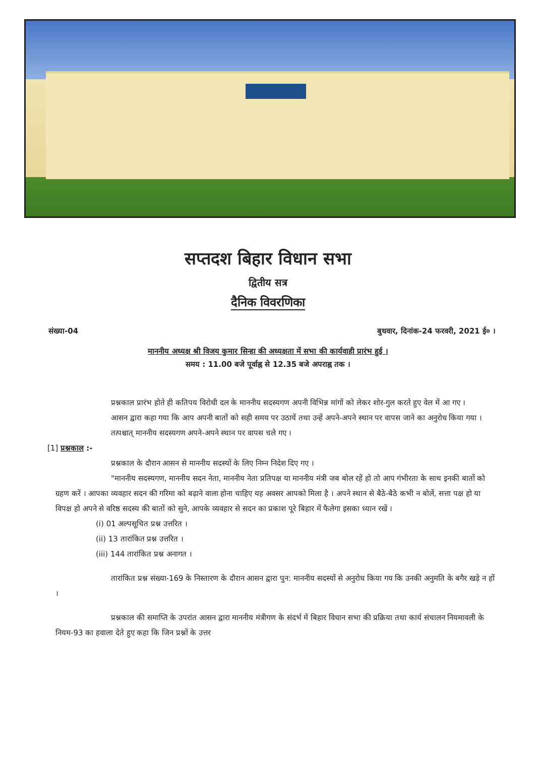सप्तदश बिहार विधान सभा
द्वितीय सत्र
दैनिक विवरणिका
संख्या-04 बुधवार, दिनांक-24 फरवरी, 2021 ई० ।
माननीय अध्यक्ष श्री विजय कुमार सिन्हा की अध्यक्षता में सभा की कार्यवाही प्रारंभ हुई ।
समय : 11.00 बजे पूर्वाह्न से 12.35 बजे अपराह्न तक ।
प्रश्नकाल प्रारंभ होते ही कतिपय विरोधी दल के माननीय सदस्यगण अपनी विभिन्न मांगों को लेकर शोर-गुल करते हुए वेल में आ गए ।
आसन द्वारा कहा गया कि आप अपनी बातों को सही समय पर उठायें तथा उन्हें अपने-अपने स्थान पर वापस जाने का अनुरोध किया गया ।
तत्पश्चात् माननीय सदस्यगण अपने-अपने स्थान पर वापस चले गए ।
[1] प्रश्नकाल :-
प्रश्नकाल के दौरान आसन से माननीय सदस्यों के लिए निम्न निदेश दिए गए ।
"माननीय सदस्यगण, माननीय सदन नेता, माननीय नेता प्रतिपक्ष या माननीय मंत्री जब बोल रहें हो तो आप गंभीरता के साथ इनकी बातों को ग्रहण करें । आपका व्यवहार सदन की गरिमा को बढ़ाने वाला होना चाहिए यह अवसर आपको मिला है । अपने स्थान से बैठे-बैठे कभी न बोलें, सत्ता पक्ष हो या विपक्ष हो अपने से वरिष्ठ सदस्य की बातों को सुने, आपके व्यवहार से सदन का प्रकाश पूरे बिहार में फैलेगा इसका ध्यान रखें ।
(i) 01 अल्पसूचित प्रश्न उत्तरित ।
(ii) 13 तारांकित प्रश्न उत्तरित ।
(iii) 144 तारांकित प्रश्न अनागत ।
तारांकित प्रश्न संख्या-169 के निस्तारण के दौरान आसन द्वारा पुन: माननीय सदस्यों से अनुरोध किया गय कि उनकी अनुमति के बगैर खड़े न हों ।
प्रश्नकाल की समाप्ति के उपरांत आसन द्वारा माननीय मंत्रीगण के संदर्भ में बिहार विधान सभा की प्रक्रिया तथा कार्य संचालन नियमावली के नियम-93 का हवाला देते हुए कहा कि जिन प्रश्नों के उत्तर